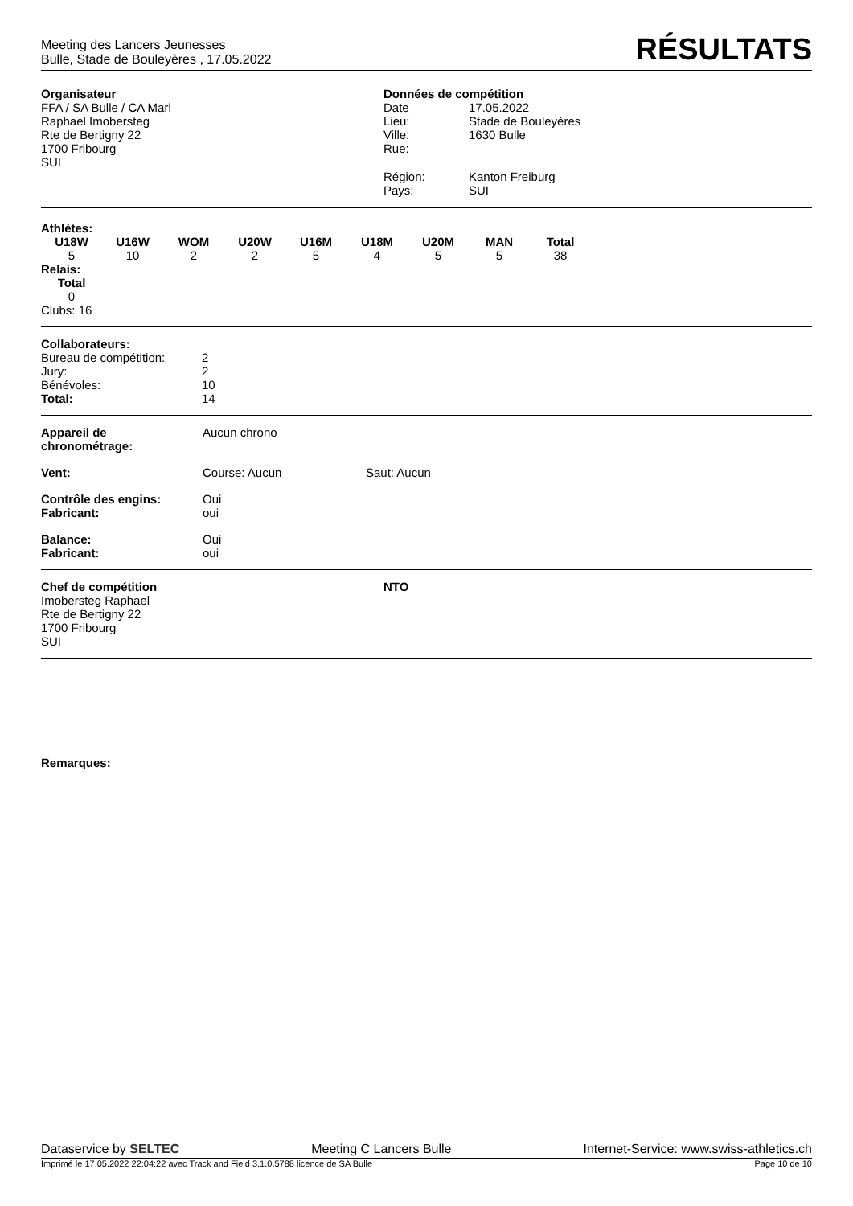Meeting des Lancers Jeunesses
Bulle, Stade de Bouleyères , 17.05.2022
RÉSULTATS
Organisateur
FFA / SA Bulle / CA Marl
Raphael Imobersteg
Rte de Bertigny 22
1700 Fribourg
SUI
Données de compétition
| Date | 17.05.2022 |
| Lieu: | Stade de Bouleyères |
| Ville: | 1630 Bulle |
| Rue: | |
| Région: | Kanton Freiburg |
| Pays: | SUI |
Athlètes:
| U18W | U16W | WOM | U20W | U16M | U18M | U20M | MAN | Total |
| --- | --- | --- | --- | --- | --- | --- | --- | --- |
| 5 | 10 | 2 | 2 | 5 | 4 | 5 | 5 | 38 |
Relais:
| Total |
| --- |
| 0 |
Clubs: 16
| Collaborateurs: | |
| Bureau de compétition: | 2 |
| Jury: | 2 |
| Bénévoles: | 10 |
| Total: | 14 |
| Appareil de chronométrage: | Aucun chrono | |
| Vent: | Course: Aucun | Saut: Aucun |
| Contrôle des engins: Fabricant: | Oui oui | |
| Balance: Fabricant: | Oui oui | |
Chef de compétition
Imobersteg Raphael
Rte de Bertigny 22
1700 Fribourg
SUI
NTO
Remarques:
Dataservice by SELTEC Meeting C Lancers Bulle Internet-Service: www.swiss-athletics.ch
Imprimé le 17.05.2022 22:04:22 avec Track and Field 3.1.0.5788 licence de SA Bulle Page 10 de 10